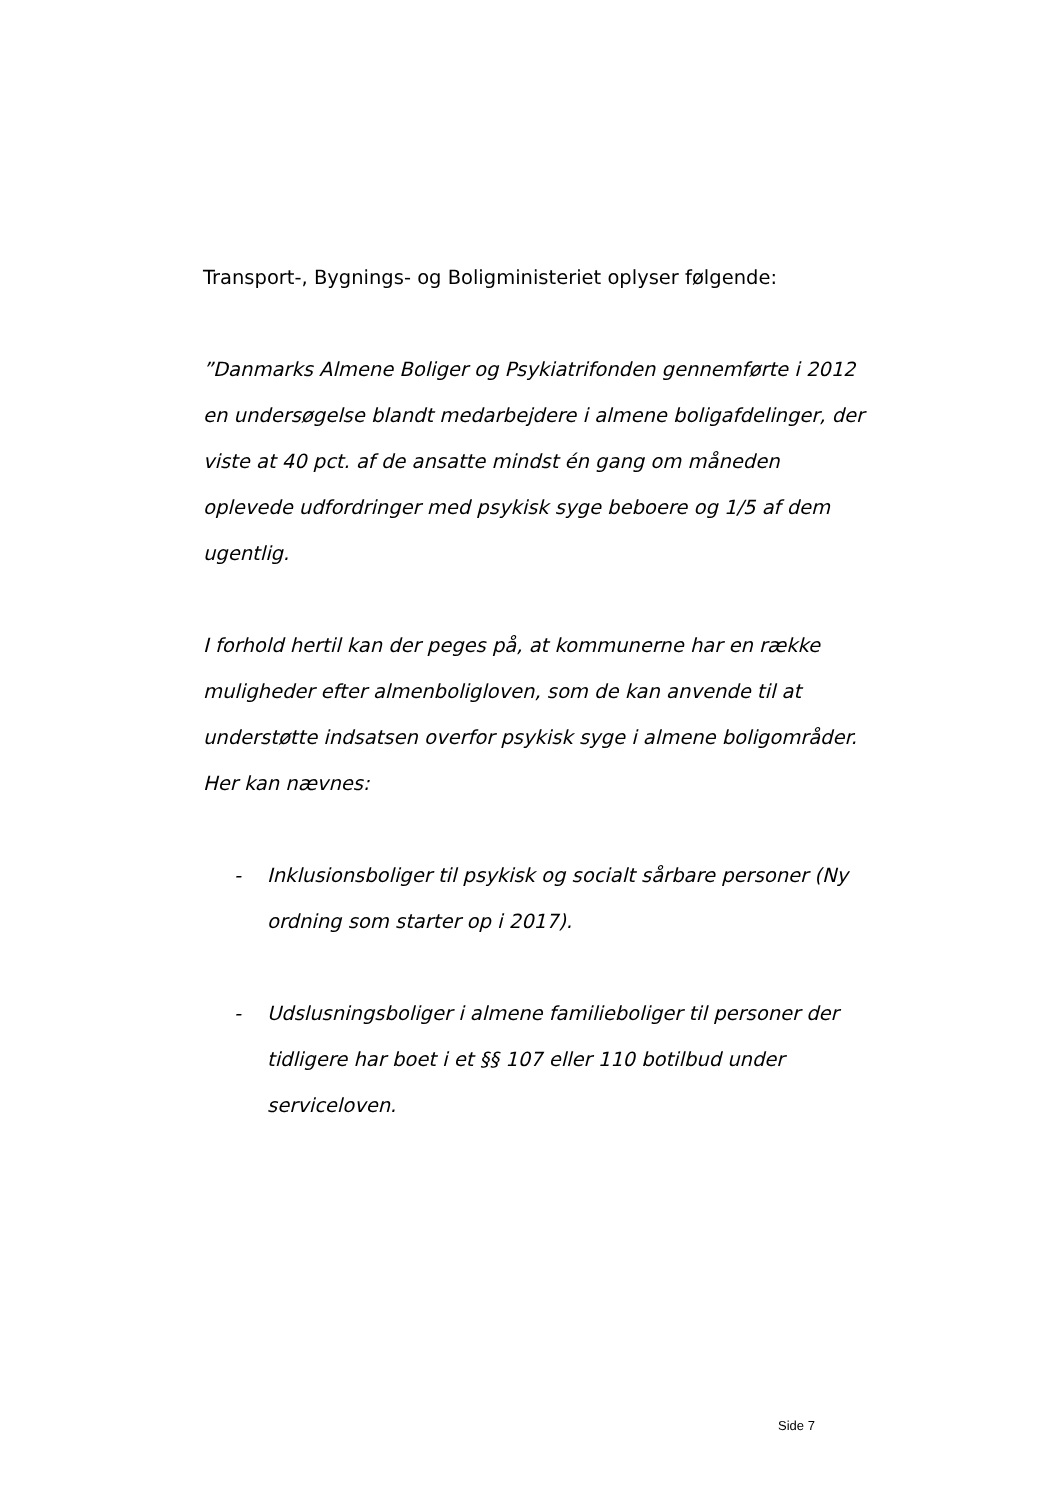Transport-, Bygnings- og Boligministeriet oplyser følgende:
”Danmarks Almene Boliger og Psykiatrifonden gennemførte i 2012 en undersøgelse blandt medarbejdere i almene boligafdelinger, der viste at 40 pct. af de ansatte mindst én gang om måneden oplevede udfordringer med psykisk syge beboere og 1/5 af dem ugentlig.
I forhold hertil kan der peges på, at kommunerne har en række muligheder efter almenboligloven, som de kan anvende til at understøtte indsatsen overfor psykisk syge i almene boligområder. Her kan nævnes:
- Inklusionsboliger til psykisk og socialt sårbare personer (Ny ordning som starter op i 2017).
- Udslusningsboliger i almene familieboliger til personer der tidligere har boet i et §§ 107 eller 110 botilbud under serviceloven.
Side 7